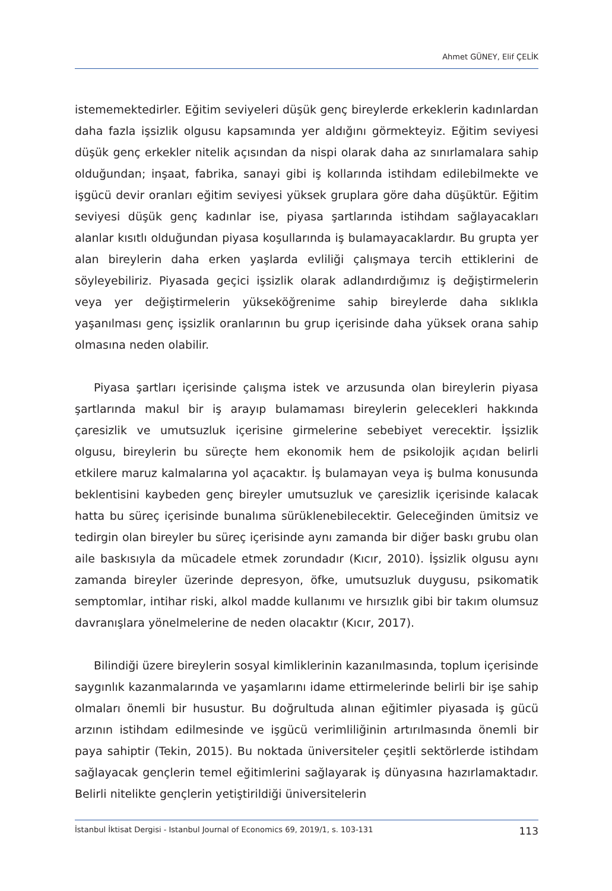Ahmet GÜNEY, Elif ÇELİK
istememektedirler. Eğitim seviyeleri düşük genç bireylerde erkeklerin kadınlardan daha fazla işsizlik olgusu kapsamında yer aldığını görmekteyiz. Eğitim seviyesi düşük genç erkekler nitelik açısından da nispi olarak daha az sınırlamalara sahip olduğundan; inşaat, fabrika, sanayi gibi iş kollarında istihdam edilebilmekte ve işgücü devir oranları eğitim seviyesi yüksek gruplara göre daha düşüktür. Eğitim seviyesi düşük genç kadınlar ise, piyasa şartlarında istihdam sağlayacakları alanlar kısıtlı olduğundan piyasa koşullarında iş bulamayacaklardır. Bu grupta yer alan bireylerin daha erken yaşlarda evliliği çalışmaya tercih ettiklerini de söyleyebiliriz. Piyasada geçici işsizlik olarak adlandırdığımız iş değiştirmelerin veya yer değiştirmelerin yükseköğrenime sahip bireylerde daha sıklıkla yaşanılması genç işsizlik oranlarının bu grup içerisinde daha yüksek orana sahip olmasına neden olabilir.
Piyasa şartları içerisinde çalışma istek ve arzusunda olan bireylerin piyasa şartlarında makul bir iş arayıp bulamaması bireylerin gelecekleri hakkında çaresizlik ve umutsuzluk içerisine girmelerine sebebiyet verecektir. İşsizlik olgusu, bireylerin bu süreçte hem ekonomik hem de psikolojik açıdan belirli etkilere maruz kalmalarına yol açacaktır. İş bulamayan veya iş bulma konusunda beklentisini kaybeden genç bireyler umutsuzluk ve çaresizlik içerisinde kalacak hatta bu süreç içerisinde bunalıma sürüklenebilecektir. Geleceğinden ümitsiz ve tedirgin olan bireyler bu süreç içerisinde aynı zamanda bir diğer baskı grubu olan aile baskısıyla da mücadele etmek zorundadır (Kıcır, 2010). İşsizlik olgusu aynı zamanda bireyler üzerinde depresyon, öfke, umutsuzluk duygusu, psikomatik semptomlar, intihar riski, alkol madde kullanımı ve hırsızlık gibi bir takım olumsuz davranışlara yönelmelerine de neden olacaktır (Kıcır, 2017).
Bilindiği üzere bireylerin sosyal kimliklerinin kazanılmasında, toplum içerisinde saygınlık kazanmalarında ve yaşamlarını idame ettirmelerinde belirli bir işe sahip olmaları önemli bir husustur. Bu doğrultuda alınan eğitimler piyasada iş gücü arzının istihdam edilmesinde ve işgücü verimliliğinin artırılmasında önemli bir paya sahiptir (Tekin, 2015). Bu noktada üniversiteler çeşitli sektörlerde istihdam sağlayacak gençlerin temel eğitimlerini sağlayarak iş dünyasına hazırlamaktadır. Belirli nitelikte gençlerin yetiştirildiği üniversitelerin
İstanbul İktisat Dergisi - Istanbul Journal of Economics 69, 2019/1, s. 103-131 113